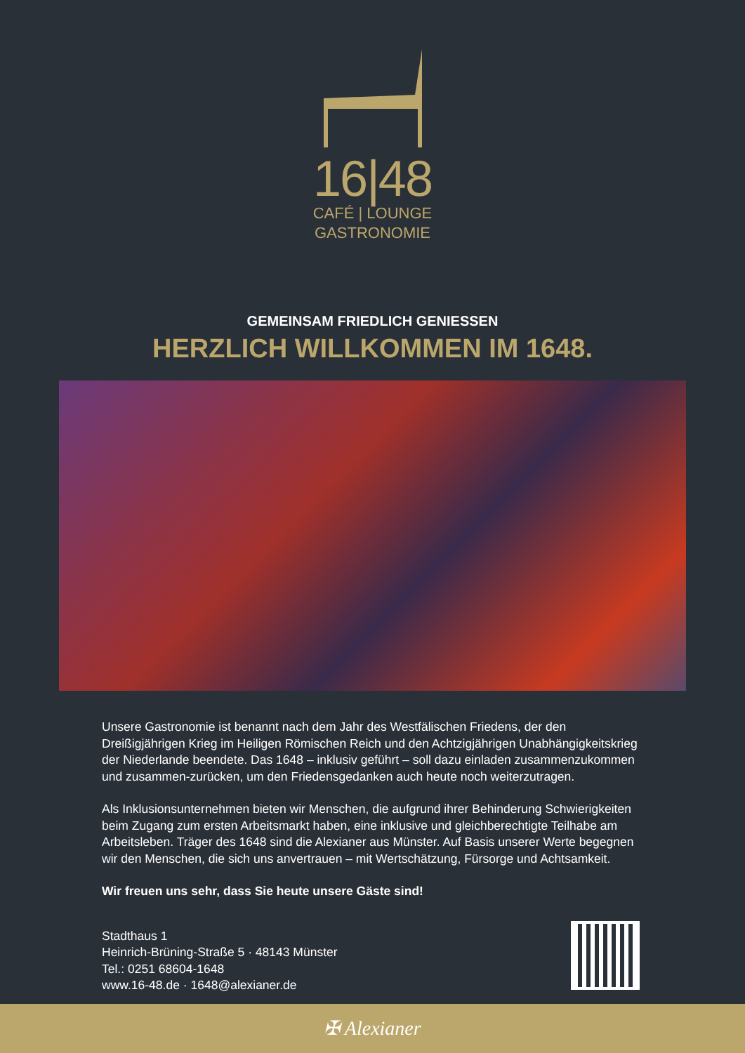16|48
CAFÉ | LOUNGE
GASTRONOMIE
GEMEINSAM FRIEDLICH GENIESSEN
HERZLICH WILLKOMMEN IM 1648.
Unsere Gastronomie ist benannt nach dem Jahr des Westfälischen Friedens, der den Dreißigjährigen Krieg im Heiligen Römischen Reich und den Achtzigjährigen Unabhängigkeitskrieg der Niederlande beendete. Das 1648 – inklusiv geführt – soll dazu einladen zusammenzukommen und zusammen-zurücken, um den Friedensgedanken auch heute noch weiterzutragen.
Als Inklusionsunternehmen bieten wir Menschen, die aufgrund ihrer Behinderung Schwierigkeiten beim Zugang zum ersten Arbeitsmarkt haben, eine inklusive und gleichberechtigte Teilhabe am Arbeitsleben. Träger des 1648 sind die Alexianer aus Münster. Auf Basis unserer Werte begegnen wir den Menschen, die sich uns anvertrauen – mit Wertschätzung, Fürsorge und Achtsamkeit.
Wir freuen uns sehr, dass Sie heute unsere Gäste sind!
Stadthaus 1
Heinrich-Brüning-Straße 5 · 48143 Münster
Tel.: 0251 68604-1648
www.16-48.de · 1648@alexianer.de
✠ Alexianer